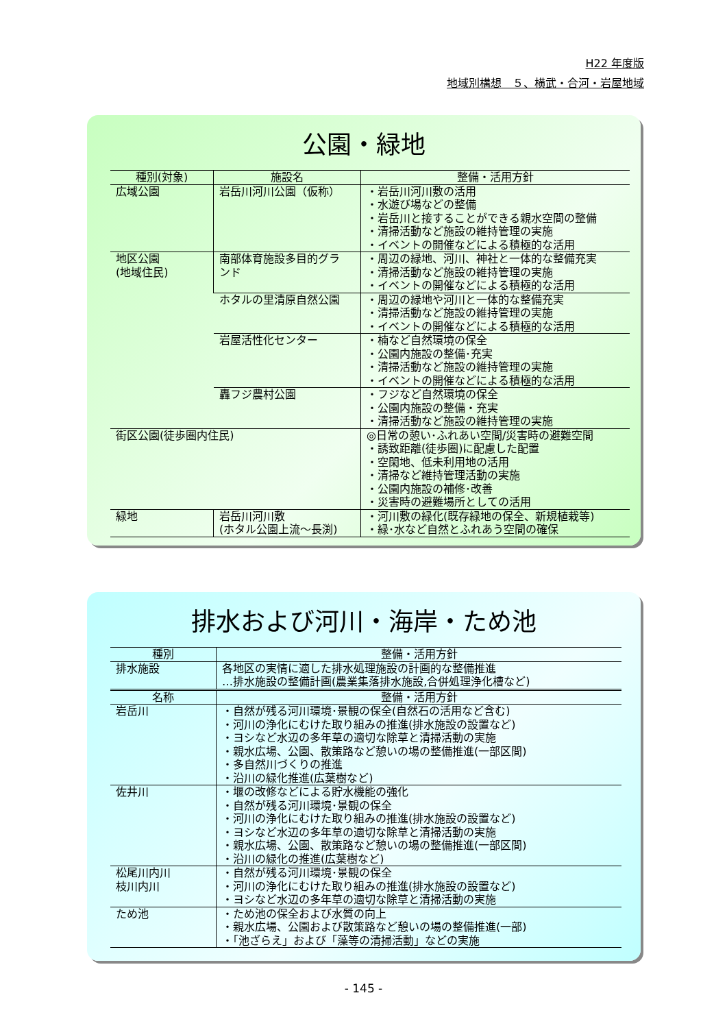H22 年度版
地域別構想　５、横武・合河・岩屋地域
公園・緑地
| 種別(対象) | 施設名 | 整備・活用方針 |
| --- | --- | --- |
| 広域公園 | 岩岳川河川公園（仮称） | ・岩岳川河川敷の活用 ・水遊び場などの整備 ・岩岳川と接することができる親水空間の整備 ・清掃活動など施設の維持管理の実施 ・イベントの開催などによる積極的な活用 |
| 地区公園 (地域住民) | 南部体育施設多目的グラ ンド | ・周辺の緑地、河川、神社と一体的な整備充実 ・清掃活動など施設の維持管理の実施 ・イベントの開催などによる積極的な活用 |
| | ホタルの里清原自然公園 | ・周辺の緑地や河川と一体的な整備充実 ・清掃活動など施設の維持管理の実施 ・イベントの開催などによる積極的な活用 |
| | 岩屋活性化センター | ・楠など自然環境の保全 ・公園内施設の整備･充実 ・清掃活動など施設の維持管理の実施 ・イベントの開催などによる積極的な活用 |
| | 轟フジ農村公園 | ・フジなど自然環境の保全 ・公園内施設の整備・充実 ・清掃活動など施設の維持管理の実施 |
| 街区公園(徒歩圏内住民) | | ◎日常の憩い･ふれあい空間/災害時の避難空間 ・誘致距離(徒歩圏)に配慮した配置 ・空閑地、低未利用地の活用 ・清掃など維持管理活動の実施 ・公園内施設の補修･改善 ・災害時の避難場所としての活用 |
| 緑地 | 岩岳川河川敷 (ホタル公園上流～長渕) | ・河川敷の緑化(既存緑地の保全、新規植栽等) ・緑･水など自然とふれあう空間の確保 |
排水および河川・海岸・ため池
| 種別 | 整備・活用方針 |
| --- | --- |
| 排水施設 | 各地区の実情に適した排水処理施設の計画的な整備推進 …排水施設の整備計画(農業集落排水施設,合併処理浄化槽など) |
| 名称 | 整備・活用方針 |
| 岩岳川 | ・自然が残る河川環境･景観の保全(自然石の活用など含む) ・河川の浄化にむけた取り組みの推進(排水施設の設置など) ・ヨシなど水辺の多年草の適切な除草と清掃活動の実施 ・親水広場、公園、散策路など憩いの場の整備推進(一部区間) ・多自然川づくりの推進 ・沿川の緑化推進(広葉樹など) |
| 佐井川 | ・堰の改修などによる貯水機能の強化 ・自然が残る河川環境･景観の保全 ・河川の浄化にむけた取り組みの推進(排水施設の設置など) ・ヨシなど水辺の多年草の適切な除草と清掃活動の実施 ・親水広場、公園、散策路など憩いの場の整備推進(一部区間) ・沿川の緑化の推進(広葉樹など) |
| 松尾川内川 枝川内川 | ・自然が残る河川環境･景観の保全 ・河川の浄化にむけた取り組みの推進(排水施設の設置など) ・ヨシなど水辺の多年草の適切な除草と清掃活動の実施 |
| ため池 | ・ため池の保全および水質の向上 ・親水広場、公園および散策路など憩いの場の整備推進(一部) ・「池ざらえ」および「藻等の清掃活動」などの実施 |
- 145 -